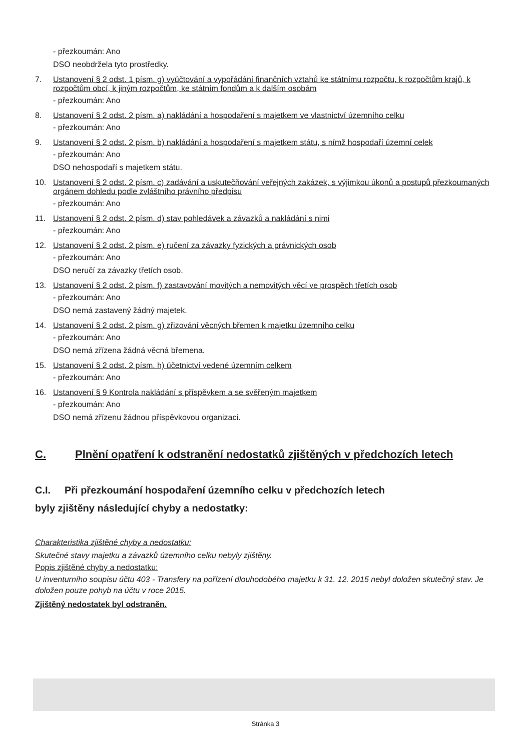- přezkoumán: Ano
DSO neobdržela tyto prostředky.
7. Ustanovení § 2 odst. 1 písm. g) vyúčtování a vypořádání finančních vztahů ke státnímu rozpočtu, k rozpočtům krajů, k rozpočtům obcí, k jiným rozpočtům, ke státním fondům a k dalším osobám
- přezkoumán: Ano
8. Ustanovení § 2 odst. 2 písm. a) nakládání a hospodaření s majetkem ve vlastnictví územního celku
- přezkoumán: Ano
9. Ustanovení § 2 odst. 2 písm. b) nakládání a hospodaření s majetkem státu, s nímž hospodaří územní celek
- přezkoumán: Ano
DSO nehospodaří s majetkem státu.
10. Ustanovení § 2 odst. 2 písm. c) zadávání a uskutečňování veřejných zakázek, s výjimkou úkonů a postupů přezkoumaných orgánem dohledu podle zvláštního právního předpisu
- přezkoumán: Ano
11. Ustanovení § 2 odst. 2 písm. d) stav pohledávek a závazků a nakládání s nimi
- přezkoumán: Ano
12. Ustanovení § 2 odst. 2 písm. e) ručení za závazky fyzických a právnických osob
- přezkoumán: Ano
DSO neručí za závazky třetích osob.
13. Ustanovení § 2 odst. 2 písm. f) zastavování movitých a nemovitých věcí ve prospěch třetích osob
- přezkoumán: Ano
DSO nemá zastavený žádný majetek.
14. Ustanovení § 2 odst. 2 písm. g) zřizování věcných břemen k majetku územního celku
- přezkoumán: Ano
DSO nemá zřízena žádná věcná břemena.
15. Ustanovení § 2 odst. 2 písm. h) účetnictví vedené územním celkem
- přezkoumán: Ano
16. Ustanovení § 9 Kontrola nakládání s příspěvkem a se svěřeným majetkem
- přezkoumán: Ano
DSO nemá zřízenu žádnou příspěvkovou organizaci.
C. Plnění opatření k odstranění nedostatků zjištěných v předchozích letech
C.I. Při přezkoumání hospodaření územního celku v předchozích letech
byly zjištěny následující chyby a nedostatky:
Charakteristika zjištěné chyby a nedostatku:
Skutečné stavy majetku a závazků územního celku nebyly zjištěny.
Popis zjištěné chyby a nedostatku:
U inventurního soupisu účtu 403 - Transfery na pořízení dlouhodobého majetku k 31. 12. 2015 nebyl doložen skutečný stav. Je doložen pouze pohyb na účtu v roce 2015.
Zjištěný nedostatek byl odstraněn.
Stránka 3